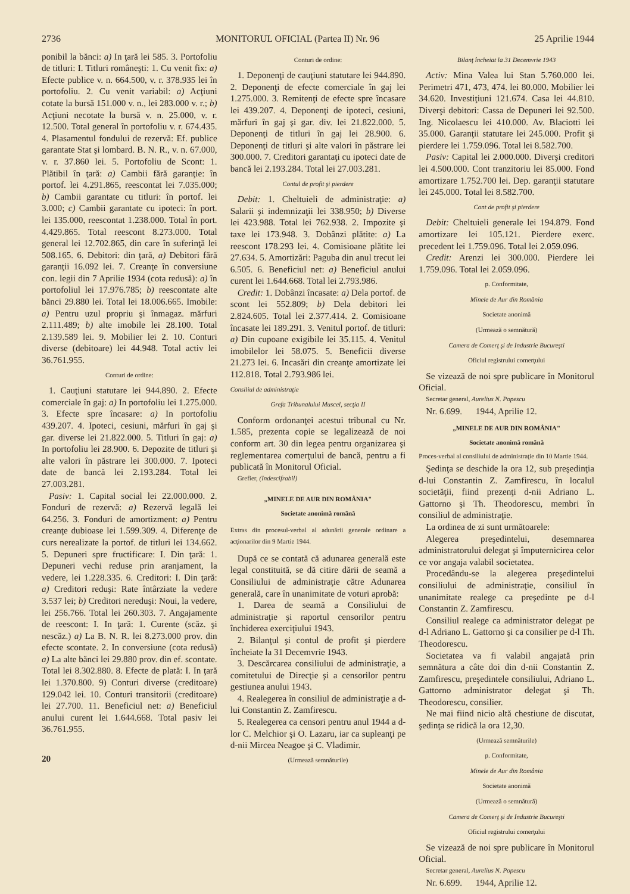2736 MONITORUL OFICIAL (Partea II) Nr. 96 25 Aprilie 1944
ponibil la bănci: a) In ţară lei 585. 3. Portofoliu de titluri: I. Titluri româneşti: 1. Cu venit fix: a) Efecte publice v. n. 664.500, v. r. 378.935 lei în portofoliu. 2. Cu venit variabil: a) Acţiuni cotate la bursă 151.000 v. n., lei 283.000 v. r.; b) Acţiuni necotate la bursă v. n. 25.000, v. r. 12.500. Total general în portofoliu v. r. 674.435. 4. Plasamentul fondului de rezervă: Ef. publice garantate Stat şi lombard. B. N. R., v. n. 67.000, v. r. 37.860 lei. 5. Portofoliu de Scont: 1. Plătibil în ţară: a) Cambii fără garanţie: în portof. lei 4.291.865, reescontat lei 7.035.000; b) Cambii garantate cu titluri: în portof. lei 3.000; c) Cambii garantate cu ipoteci: în port. lei 135.000, reescontat 1.238.000. Total în port. 4.429.865. Total reescont 8.273.000. Total general lei 12.702.865, din care în suferinţă lei 508.165. 6. Debitori: din ţară, a) Debitori fără garanţii 16.092 lei. 7. Creanţe în conversiune con. legii din 7 Aprilie 1934 (cota redusă): a) în portofoliul lei 17.976.785; b) reescontate alte bănci 29.880 lei. Total lei 18.006.665. Imobile: a) Pentru uzul propriu şi înmagaz. mărfuri 2.111.489; b) alte imobile lei 28.100. Total 2.139.589 lei. 9. Mobilier lei 2. 10. Conturi diverse (debitoare) lei 44.948. Total activ lei 36.761.955.
Conturi de ordine:
1. Cauţiuni statutare lei 944.890. 2. Efecte comerciale în gaj: a) In portofoliu lei 1.275.000. 3. Efecte spre încasare: a) In portofoliu 439.207. 4. Ipoteci, cesiuni, mărfuri în gaj şi gar. diverse lei 21.822.000. 5. Titluri în gaj: a) In portofoliu lei 28.900. 6. Depozite de titluri şi alte valori în păstrare lei 300.000. 7. Ipoteci date de bancă lei 2.193.284. Total lei 27.003.281.
Pasiv: 1. Capital social lei 22.000.000. 2. Fonduri de rezervă: a) Rezervă legală lei 64.256. 3. Fonduri de amortizment: a) Pentru creanţe dubioase lei 1.599.309. 4. Diferenţe de curs nerealizate la portof. de titluri lei 134.662. 5. Depuneri spre fructificare: I. Din ţară: 1. Depuneri vechi reduse prin aranjament, la vedere, lei 1.228.335. 6. Creditori: I. Din ţară: a) Creditori reduşi: Rate întârziate la vedere 3.537 lei; b) Creditori nereduşi: Noui, la vedere, lei 256.766. Total lei 260.303. 7. Angajamente de reescont: I. In ţară: 1. Curente (scăz. şi nescăz.) a) La B. N. R. lei 8.273.000 prov. din efecte scontate. 2. In conversiune (cota redusă) a) La alte bănci lei 29.880 prov. din ef. scontate. Total lei 8.302.880. 8. Efecte de plată: I. In ţară lei 1.370.800. 9) Conturi diverse (creditoare) 129.042 lei. 10. Conturi transitorii (creditoare) lei 27.700. 11. Beneficiul net: a) Beneficiul anului curent lei 1.644.668. Total pasiv lei 36.761.955.
20
Conturi de ordine:
1. Deponenţi de cauţiuni statutare lei 944.890. 2. Deponenţi de efecte comerciale în gaj lei 1.275.000. 3. Remitenţi de efecte spre încasare lei 439.207. 4. Deponenţi de ipoteci, cesiuni, mărfuri în gaj şi gar. div. lei 21.822.000. 5. Deponenţi de titluri în gaj lei 28.900. 6. Deponenţi de titluri şi alte valori în păstrare lei 300.000. 7. Creditori garantaţi cu ipoteci date de bancă lei 2.193.284. Total lei 27.003.281.
Contul de profit şi pierdere
Debit: 1. Cheltuieli de administraţie: a) Salarii şi indemnizaţii lei 338.950; b) Diverse lei 423.988. Total lei 762.938. 2. Impozite şi taxe lei 173.948. 3. Dobânzi plătite: a) La reescont 178.293 lei. 4. Comisioane plătite lei 27.634. 5. Amortizări: Paguba din anul trecut lei 6.505. 6. Beneficiul net: a) Beneficiul anului curent lei 1.644.668. Total lei 2.793.986.
Credit: 1. Dobânzi încasate: a) Dela portof. de scont lei 552.809; b) Dela debitori lei 2.824.605. Total lei 2.377.414. 2. Comisioane încasate lei 189.291. 3. Venitul portof. de titluri: a) Din cupoane exigibile lei 35.115. 4. Venitul imobilelor lei 58.075. 5. Beneficii diverse 21.273 lei. 6. Incasări din creanţe amortizate lei 112.818. Total 2.793.986 lei.
Consiliul de administraţie
Grefa Tribunalului Muscel, secţia II
Conform ordonanţei acestui tribunal cu Nr. 1.585, prezenta copie se legalizează de noi conform art. 30 din legea pentru organizarea şi reglementarea comerţului de bancă, pentru a fi publicată în Monitorul Oficial.
Grefier, (Indescifrabil)
„MINELE DE AUR DIN ROMÂNIA"
Societate anonimă română
Extras din procesul-verbal al adunării generale ordinare a acţionarilor din 9 Martie 1944.
După ce se contată că adunarea generală este legal constituită, se dă citire dării de seamă a Consiliului de administraţie către Adunarea generală, care în unanimitate de voturi aprobă:
1. Darea de seamă a Consiliului de administraţie şi raportul censorilor pentru închiderea exerciţiului 1943.
2. Bilanţul şi contul de profit şi pierdere încheiate la 31 Decemvrie 1943.
3. Descărcarea consiliului de administraţie, a comitetului de Direcţie şi a censorilor pentru gestiunea anului 1943.
4. Realegerea în consiliul de administraţie a d-lui Constantin Z. Zamfirescu.
5. Realegerea ca censori pentru anul 1944 a d-lor C. Melchior şi O. Lazaru, iar ca supleanţi pe d-nii Mircea Neagoe şi C. Vladimir.
(Urmează semnăturile)
Bilanţ încheiat la 31 Decemvrie 1943
Activ: Mina Valea lui Stan 5.760.000 lei. Perimetri 471, 473, 474. lei 80.000. Mobilier lei 34.620. Investiţiuni 121.674. Casa lei 44.810. Diverşi debitori: Cassa de Depuneri lei 92.500. Ing. Nicolaescu lei 410.000. Av. Blaciotti lei 35.000. Garanţii statutare lei 245.000. Profit şi pierdere lei 1.759.096. Total lei 8.582.700.
Pasiv: Capital lei 2.000.000. Diverşi creditori lei 4.500.000. Cont tranzitoriu lei 85.000. Fond amortizare 1.752.700 lei. Dep. garanţii statutare lei 245.000. Total lei 8.582.700.
Cont de profit şi pierdere
Debit: Cheltuieli generale lei 194.879. Fond amortizare lei 105.121. Pierdere exerc. precedent lei 1.759.096. Total lei 2.059.096.
Credit: Arenzi lei 300.000. Pierdere lei 1.759.096. Total lei 2.059.096.
p. Conformitate,
Minele de Aur din România
Societate anonimă
(Urmează o semnătură)
Camera de Comerţ şi de Industrie Bucureşti
Oficiul registrului comerţului
Se vizează de noi spre publicare în Monitorul Oficial.
Secretar general, Aurelius N. Popescu
Nr. 6.699. 1944, Aprilie 12.
„MINELE DE AUR DIN ROMÂNIA"
Societate anonimă română
Proces-verbal al consiliului de administraţie din 10 Martie 1944.
Şedinţa se deschide la ora 12, sub preşedinţia d-lui Constantin Z. Zamfirescu, în localul societăţii, fiind prezenţi d-nii Adriano L. Gattorno şi Th. Theodorescu, membri în consiliul de administraţie.
La ordinea de zi sunt următoarele:
Alegerea preşedintelui, desemnarea administratorului delegat şi împuternicirea celor ce vor angaja valabil societatea.
Procedându-se la alegerea preşedintelui consiliului de administraţie, consiliul în unanimitate realege ca preşedinte pe d-l Constantin Z. Zamfirescu.
Consiliul realege ca administrator delegat pe d-l Adriano L. Gattorno şi ca consilier pe d-l Th. Theodorescu.
Societatea va fi valabil angajată prin semnătura a câte doi din d-nii Constantin Z. Zamfirescu, preşedintele consiliului, Adriano L. Gattorno administrator delegat şi Th. Theodorescu, consilier.
Ne mai fiind nicio altă chestiune de discutat, şedinţa se ridică la ora 12,30.
(Urmează semnăturile)
p. Conformitate,
Minele de Aur din România
Societate anonimă
(Urmează o semnătură)
Camera de Comerţ şi de Industrie Bucureşti
Oficiul registrului comerţului
Se vizează de noi spre publicare în Monitorul Oficial.
Secretar general, Aurelius N. Popescu
Nr. 6.699. 1944, Aprilie 12.